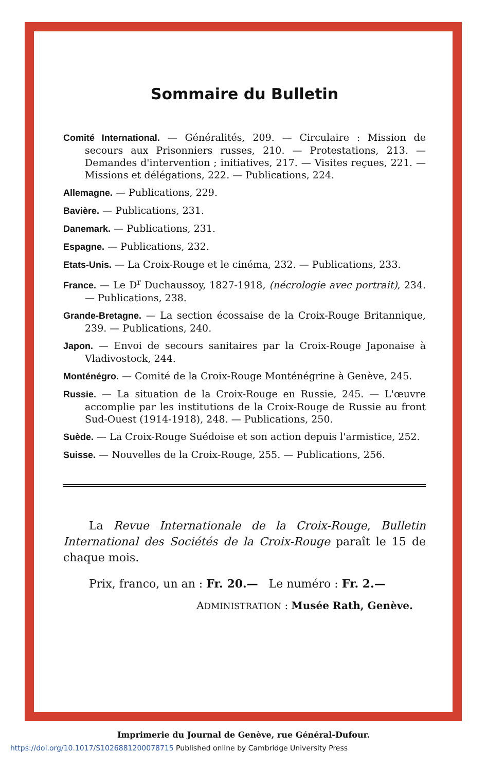Sommaire du Bulletin
Comité International. — Généralités, 209. — Circulaire : Mission de secours aux Prisonniers russes, 210. — Protestations, 213. — Demandes d'intervention ; initiatives, 217. — Visites reçues, 221. — Missions et délégations, 222. — Publications, 224.
Allemagne. — Publications, 229.
Bavière. — Publications, 231.
Danemark. — Publications, 231.
Espagne. — Publications, 232.
Etats-Unis. — La Croix-Rouge et le cinéma, 232. — Publications, 233.
France. — Le D<sup>r</sup> Duchaussoy, 1827-1918, (nécrologie avec portrait), 234. — Publications, 238.
Grande-Bretagne. — La section écossaise de la Croix-Rouge Britannique, 239. — Publications, 240.
Japon. — Envoi de secours sanitaires par la Croix-Rouge Japonaise à Vladivostock, 244.
Monténégro. — Comité de la Croix-Rouge Monténégrine à Genève, 245.
Russie. — La situation de la Croix-Rouge en Russie, 245. — L'œuvre accomplie par les institutions de la Croix-Rouge de Russie au front Sud-Ouest (1914-1918), 248. — Publications, 250.
Suède. — La Croix-Rouge Suédoise et son action depuis l'armistice, 252.
Suisse. — Nouvelles de la Croix-Rouge, 255. — Publications, 256.
La Revue Internationale de la Croix-Rouge, Bulletin International des Sociétés de la Croix-Rouge paraît le 15 de chaque mois.
Prix, franco, un an : Fr. 20.— Le numéro : Fr. 2.—
ADMINISTRATION : Musée Rath, Genève.
Imprimerie du Journal de Genève, rue Général-Dufour.
https://doi.org/10.1017/S1026881200078715 Published online by Cambridge University Press